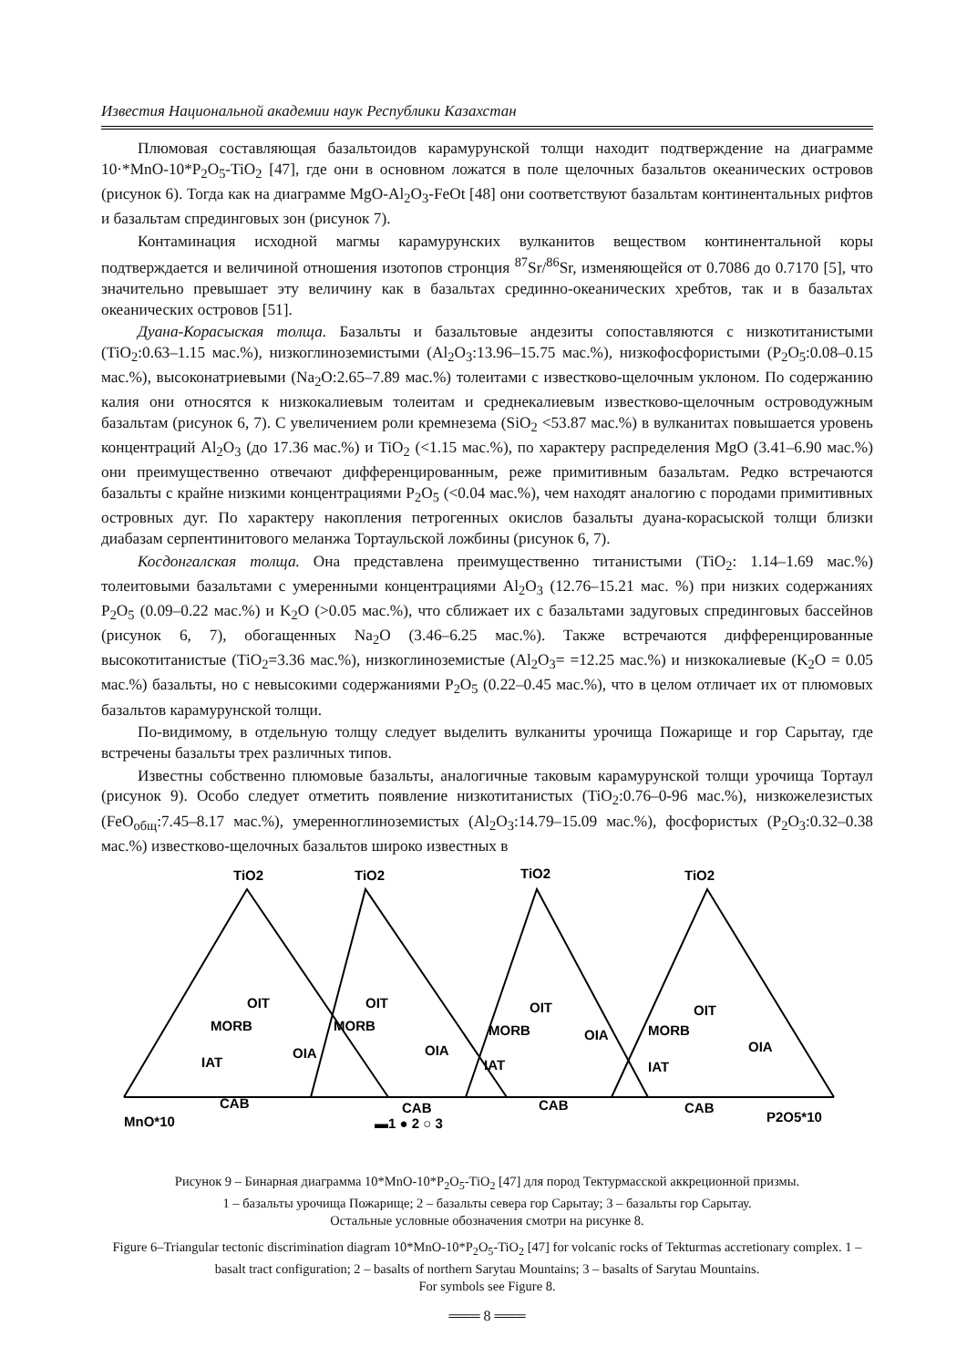Известия Национальной академии наук Республики Казахстан
Плюмовая составляющая базальтоидов карамурунской толщи находит подтверждение на диаграмме 10·*MnO-10*P<sub>2</sub>O<sub>5</sub>-TiO<sub>2</sub> [47], где они в основном ложатся в поле щелочных базальтов океанических островов (рисунок 6). Тогда как на диаграмме MgO-Al<sub>2</sub>O<sub>3</sub>-FeOt [48] они соответствуют базальтам континентальных рифтов и базальтам спрединговых зон (рисунок 7).
Контаминация исходной магмы карамурунских вулканитов веществом континентальной коры подтверждается и величиной отношения изотопов стронция <sup>87</sup>Sr/<sup>86</sup>Sr, изменяющейся от 0.7086 до 0.7170 [5], что значительно превышает эту величину как в базальтах срединно-океанических хребтов, так и в базальтах океанических островов [51].
Дуана-Корасыская толща. Базальты и базальтовые андезиты сопоставляются с низкотитанистыми (TiO<sub>2</sub>:0.63–1.15 мас.%), низкоглиноземистыми (Al<sub>2</sub>O<sub>3</sub>:13.96–15.75 мас.%), низкофосфористыми (P<sub>2</sub>O<sub>5</sub>:0.08–0.15 мас.%), высоконатриевыми (Na<sub>2</sub>O:2.65–7.89 мас.%) толеитами с известково-щелочным уклоном. По содержанию калия они относятся к низкокалиевым толеитам и среднекалиевым известково-щелочным островодужным базальтам (рисунок 6, 7). С увеличением роли кремнезема (SiO<sub>2</sub> <53.87 мас.%) в вулканитах повышается уровень концентраций Al<sub>2</sub>O<sub>3</sub> (до 17.36 мас.%) и TiO<sub>2</sub> (<1.15 мас.%), по характеру распределения MgO (3.41–6.90 мас.%) они преимущественно отвечают дифференцированным, реже примитивным базальтам. Редко встречаются базальты с крайне низкими концентрациями P<sub>2</sub>O<sub>5</sub> (<0.04 мас.%), чем находят аналогию с породами примитивных островных дуг. По характеру накопления петрогенных окислов базальты дуана-корасыской толщи близки диабазам серпентинитового меланжа Тортаульской ложбины (рисунок 6, 7).
Косдонгалская толща. Она представлена преимущественно титанистыми (TiO<sub>2</sub>: 1.14–1.69 мас.%) толеитовыми базальтами с умеренными концентрациями Al<sub>2</sub>O<sub>3</sub> (12.76–15.21 мас. %) при низких содержаниях P<sub>2</sub>O<sub>5</sub> (0.09–0.22 мас.%) и K<sub>2</sub>O (>0.05 мас.%), что сближает их с базальтами задуговых спрединговых бассейнов (рисунок 6, 7), обогащенных Na<sub>2</sub>O (3.46–6.25 мас.%). Также встречаются дифференцированные высокотитанистые (TiO<sub>2</sub>=3.36 мас.%), низкоглиноземистые (Al<sub>2</sub>O<sub>3</sub>= =12.25 мас.%) и низкокалиевые (K<sub>2</sub>O = 0.05 мас.%) базальты, но с невысокими содержаниями P<sub>2</sub>O<sub>5</sub> (0.22–0.45 мас.%), что в целом отличает их от плюмовых базальтов карамурунской толщи.
По-видимому, в отдельную толщу следует выделить вулканиты урочища Пожарище и гор Сарытау, где встречены базальты трех различных типов.
Известны собственно плюмовые базальты, аналогичные таковым карамурунской толщи урочища Тортаул (рисунок 9). Особо следует отметить появление низкотитанистых (TiO<sub>2</sub>:0.76–0-96 мас.%), низкожелезистых (FeO<sub>общ</sub>:7.45–8.17 мас.%), умеренноглиноземистых (Al<sub>2</sub>O<sub>3</sub>:14.79–15.09 мас.%), фосфористых (P<sub>2</sub>O<sub>3</sub>:0.32–0.38 мас.%) известково-щелочных базальтов широко известных в
TiO2
TiO2
TiO2
TiO2
OIT
MORB
OIA
IAT
CAB
OIT
MORB
OIA
CAB
OIT
MORB
OIA
IAT
CAB
OIT
MORB
OIA
IAT
CAB
MnO*10
P2O5*10
▬1 ● 2 ○ 3
Рисунок 9 – Бинарная диаграмма 10*MnO-10*P<sub>2</sub>O<sub>5</sub>-TiO<sub>2</sub> [47] для пород Тектурмасской аккреционной призмы.
1 – базальты урочища Пожарище; 2 – базальты севера гор Сарытау; 3 – базальты гор Сарытау.
Остальные условные обозначения смотри на рисунке 8.
Figure 6–Triangular tectonic discrimination diagram 10*MnO-10*P<sub>2</sub>O<sub>5</sub>-TiO<sub>2</sub> [47] for volcanic rocks of Tekturmas accretionary complex. 1 – basalt tract configuration; 2 – basalts of northern Sarytau Mountains; 3 – basalts of Sarytau Mountains.
For symbols see Figure 8.
═══ 8 ═══